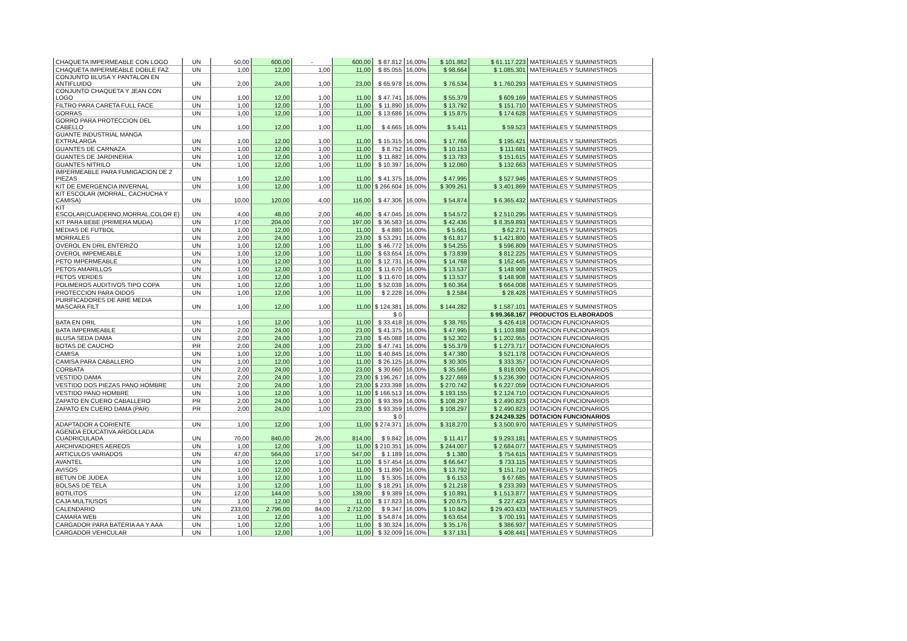| CHAQUETA IMPERMEABLE CON LOGO | UN | 50,00 | 600,00 | - | 600,00 | $ 87.812 | 16,00% | $ 101.862 | $ 61.117.223 | MATERIALES Y SUMINISTROS |
| CHAQUETA IMPERMEABLE DOBLE FAZ | UN | 1,00 | 12,00 | 1,00 | 11,00 | $ 85.055 | 16,00% | $ 98.664 | $ 1.085.301 | MATERIALES Y SUMINISTROS |
| CONJUNTO BLUSA Y PANTALON EN ANTIFLUIDO | UN | 2,00 | 24,00 | 1,00 | 23,00 | $ 65.978 | 16,00% | $ 76.534 | $ 1.760.293 | MATERIALES Y SUMINISTROS |
| CONJUNTO CHAQUETA Y JEAN CON LOGO | UN | 1,00 | 12,00 | 1,00 | 11,00 | $ 47.741 | 16,00% | $ 55.379 | $ 609.169 | MATERIALES Y SUMINISTROS |
| FILTRO PARA CARETA FULL FACE | UN | 1,00 | 12,00 | 1,00 | 11,00 | $ 11.890 | 16,00% | $ 13.792 | $ 151.710 | MATERIALES Y SUMINISTROS |
| GORRAS | UN | 1,00 | 12,00 | 1,00 | 11,00 | $ 13.686 | 16,00% | $ 15.875 | $ 174.628 | MATERIALES Y SUMINISTROS |
| GORRO PARA PROTECCION DEL CABELLO | UN | 1,00 | 12,00 | 1,00 | 11,00 | $ 4.665 | 16,00% | $ 5.411 | $ 59.523 | MATERIALES Y SUMINISTROS |
| GUANTE INDUSTRIAL MANGA EXTRALARGA | UN | 1,00 | 12,00 | 1,00 | 11,00 | $ 15.315 | 16,00% | $ 17.766 | $ 195.421 | MATERIALES Y SUMINISTROS |
| GUANTES DE CARNAZA | UN | 1,00 | 12,00 | 1,00 | 11,00 | $ 8.752 | 16,00% | $ 10.153 | $ 111.681 | MATERIALES Y SUMINISTROS |
| GUANTES DE JARDINERIA | UN | 1,00 | 12,00 | 1,00 | 11,00 | $ 11.882 | 16,00% | $ 13.783 | $ 151.615 | MATERIALES Y SUMINISTROS |
| GUANTES NITRILO | UN | 1,00 | 12,00 | 1,00 | 11,00 | $ 10.397 | 16,00% | $ 12.060 | $ 132.663 | MATERIALES Y SUMINISTROS |
| IMPERMEABLE PARA FUMIGACION DE 2 PIEZAS | UN | 1,00 | 12,00 | 1,00 | 11,00 | $ 41.375 | 16,00% | $ 47.995 | $ 527.946 | MATERIALES Y SUMINISTROS |
| KIT DE EMERGENCIA INVERNAL | UN | 1,00 | 12,00 | 1,00 | 11,00 | $ 266.604 | 16,00% | $ 309.261 | $ 3.401.869 | MATERIALES Y SUMINISTROS |
| KIT ESCOLAR (MORRAL, CACHUCHA Y CAMISA) | UN | 10,00 | 120,00 | 4,00 | 116,00 | $ 47.306 | 16,00% | $ 54.874 | $ 6.365.432 | MATERIALES Y SUMINISTROS |
| KIT ESCOLAR(CUADERNO,MORRAL,COLOR E) | UN | 4,00 | 48,00 | 2,00 | 46,00 | $ 47.045 | 16,00% | $ 54.572 | $ 2.510.295 | MATERIALES Y SUMINISTROS |
| KIT PARA BEBE (PRIMERA MUDA) | UN | 17,00 | 204,00 | 7,00 | 197,00 | $ 36.583 | 16,00% | $ 42.436 | $ 8.359.893 | MATERIALES Y SUMINISTROS |
| MEDIAS DE FUTBOL | UN | 1,00 | 12,00 | 1,00 | 11,00 | $ 4.880 | 16,00% | $ 5.661 | $ 62.271 | MATERIALES Y SUMINISTROS |
| MORRALES | UN | 2,00 | 24,00 | 1,00 | 23,00 | $ 53.291 | 16,00% | $ 61.817 | $ 1.421.800 | MATERIALES Y SUMINISTROS |
| OVEROL EN DRIL ENTERIZO | UN | 1,00 | 12,00 | 1,00 | 11,00 | $ 46.772 | 16,00% | $ 54.255 | $ 596.809 | MATERIALES Y SUMINISTROS |
| OVEROL IMPEMEABLE | UN | 1,00 | 12,00 | 1,00 | 11,00 | $ 63.654 | 16,00% | $ 73.839 | $ 812.225 | MATERIALES Y SUMINISTROS |
| PETO IMPERMEABLE | UN | 1,00 | 12,00 | 1,00 | 11,00 | $ 12.731 | 16,00% | $ 14.768 | $ 162.445 | MATERIALES Y SUMINISTROS |
| PETOS AMARILLOS | UN | 1,00 | 12,00 | 1,00 | 11,00 | $ 11.670 | 16,00% | $ 13.537 | $ 148.908 | MATERIALES Y SUMINISTROS |
| PETOS VERDES | UN | 1,00 | 12,00 | 1,00 | 11,00 | $ 11.670 | 16,00% | $ 13.537 | $ 148.908 | MATERIALES Y SUMINISTROS |
| POLIMEROS AUDITIVOS TIPO COPA | UN | 1,00 | 12,00 | 1,00 | 11,00 | $ 52.038 | 16,00% | $ 60.364 | $ 664.008 | MATERIALES Y SUMINISTROS |
| PROTECCION PARA OIDOS | UN | 1,00 | 12,00 | 1,00 | 11,00 | $ 2.228 | 16,00% | $ 2.584 | $ 28.428 | MATERIALES Y SUMINISTROS |
| PURIFICADORES DE AIRE MEDIA MASCARA FILT | UN | 1,00 | 12,00 | 1,00 | 11,00 | $ 124.381 | 16,00% | $ 144.282 | $ 1.587.101 | MATERIALES Y SUMINISTROS |
| | | | | | | $ 0 | | | $ 99.368.167 | PRODUCTOS ELABORADOS |
| BATA EN DRIL | UN | 1,00 | 12,00 | 1,00 | 11,00 | $ 33.418 | 16,00% | $ 38.765 | $ 426.418 | DOTACION FUNCIONARIOS |
| BATA IMPERMEABLE | UN | 2,00 | 24,00 | 1,00 | 23,00 | $ 41.375 | 16,00% | $ 47.995 | $ 1.103.888 | DOTACION FUNCIONARIOS |
| BLUSA SEDA DAMA | UN | 2,00 | 24,00 | 1,00 | 23,00 | $ 45.088 | 16,00% | $ 52.302 | $ 1.202.955 | DOTACION FUNCIONARIOS |
| BOTAS DE CAUCHO | PR | 2,00 | 24,00 | 1,00 | 23,00 | $ 47.741 | 16,00% | $ 55.379 | $ 1.273.717 | DOTACION FUNCIONARIOS |
| CAMISA | UN | 1,00 | 12,00 | 1,00 | 11,00 | $ 40.845 | 16,00% | $ 47.380 | $ 521.178 | DOTACION FUNCIONARIOS |
| CAMISA PARA CABALLERO | UN | 1,00 | 12,00 | 1,00 | 11,00 | $ 26.125 | 16,00% | $ 30.305 | $ 333.357 | DOTACION FUNCIONARIOS |
| CORBATA | UN | 2,00 | 24,00 | 1,00 | 23,00 | $ 30.660 | 16,00% | $ 35.566 | $ 818.009 | DOTACION FUNCIONARIOS |
| VESTIDO DAMA | UN | 2,00 | 24,00 | 1,00 | 23,00 | $ 196.267 | 16,00% | $ 227.669 | $ 5.236.390 | DOTACION FUNCIONARIOS |
| VESTIDO DOS PIEZAS PANO HOMBRE | UN | 2,00 | 24,00 | 1,00 | 23,00 | $ 233.398 | 16,00% | $ 270.742 | $ 6.227.059 | DOTACION FUNCIONARIOS |
| VESTIDO PANO HOMBRE | UN | 1,00 | 12,00 | 1,00 | 11,00 | $ 166.513 | 16,00% | $ 193.155 | $ 2.124.710 | DOTACION FUNCIONARIOS |
| ZAPATO EN CUERO CABALLERO | PR | 2,00 | 24,00 | 1,00 | 23,00 | $ 93.359 | 16,00% | $ 108.297 | $ 2.490.823 | DOTACION FUNCIONARIOS |
| ZAPATO EN CUERO DAMA (PAR) | PR | 2,00 | 24,00 | 1,00 | 23,00 | $ 93.359 | 16,00% | $ 108.297 | $ 2.490.823 | DOTACION FUNCIONARIOS |
| | | | | | | $ 0 | | | $ 24.249.325 | DOTACION FUNCIONARIOS |
| ADAPTADOR A CORIENTE | UN | 1,00 | 12,00 | 1,00 | 11,00 | $ 274.371 | 16,00% | $ 318.270 | $ 3.500.970 | MATERIALES Y SUMINISTROS |
| AGENDA EDUCATIVA ARGOLLADA CUADRICULADA | UN | 70,00 | 840,00 | 26,00 | 814,00 | $ 9.842 | 16,00% | $ 11.417 | $ 9.293.181 | MATERIALES Y SUMINISTROS |
| ARCHIVADORES AEREOS | UN | 1,00 | 12,00 | 1,00 | 11,00 | $ 210.351 | 16,00% | $ 244.007 | $ 2.684.077 | MATERIALES Y SUMINISTROS |
| ARTICULOS VARIADOS | UN | 47,00 | 564,00 | 17,00 | 547,00 | $ 1.189 | 16,00% | $ 1.380 | $ 754.615 | MATERIALES Y SUMINISTROS |
| AVANTEL | UN | 1,00 | 12,00 | 1,00 | 11,00 | $ 57.454 | 16,00% | $ 66.647 | $ 733.115 | MATERIALES Y SUMINISTROS |
| AVISOS | UN | 1,00 | 12,00 | 1,00 | 11,00 | $ 11.890 | 16,00% | $ 13.792 | $ 151.710 | MATERIALES Y SUMINISTROS |
| BETUN DE JUDEA | UN | 1,00 | 12,00 | 1,00 | 11,00 | $ 5.305 | 16,00% | $ 6.153 | $ 67.685 | MATERIALES Y SUMINISTROS |
| BOLSAS DE TELA | UN | 1,00 | 12,00 | 1,00 | 11,00 | $ 18.291 | 16,00% | $ 21.218 | $ 233.393 | MATERIALES Y SUMINISTROS |
| BOTILITOS | UN | 12,00 | 144,00 | 5,00 | 139,00 | $ 9.389 | 16,00% | $ 10.891 | $ 1.513.877 | MATERIALES Y SUMINISTROS |
| CAJA MULTIUSOS | UN | 1,00 | 12,00 | 1,00 | 11,00 | $ 17.823 | 16,00% | $ 20.675 | $ 227.423 | MATERIALES Y SUMINISTROS |
| CALENDARIO | UN | 233,00 | 2.796,00 | 84,00 | 2.712,00 | $ 9.347 | 16,00% | $ 10.842 | $ 29.403.433 | MATERIALES Y SUMINISTROS |
| CAMARA WEB | UN | 1,00 | 12,00 | 1,00 | 11,00 | $ 54.874 | 16,00% | $ 63.654 | $ 700.191 | MATERIALES Y SUMINISTROS |
| CARGADOR PARA BATERIA AA Y AAA | UN | 1,00 | 12,00 | 1,00 | 11,00 | $ 30.324 | 16,00% | $ 35.176 | $ 386.937 | MATERIALES Y SUMINISTROS |
| CARGADOR VEHICULAR | UN | 1,00 | 12,00 | 1,00 | 11,00 | $ 32.009 | 16,00% | $ 37.131 | $ 408.441 | MATERIALES Y SUMINISTROS |